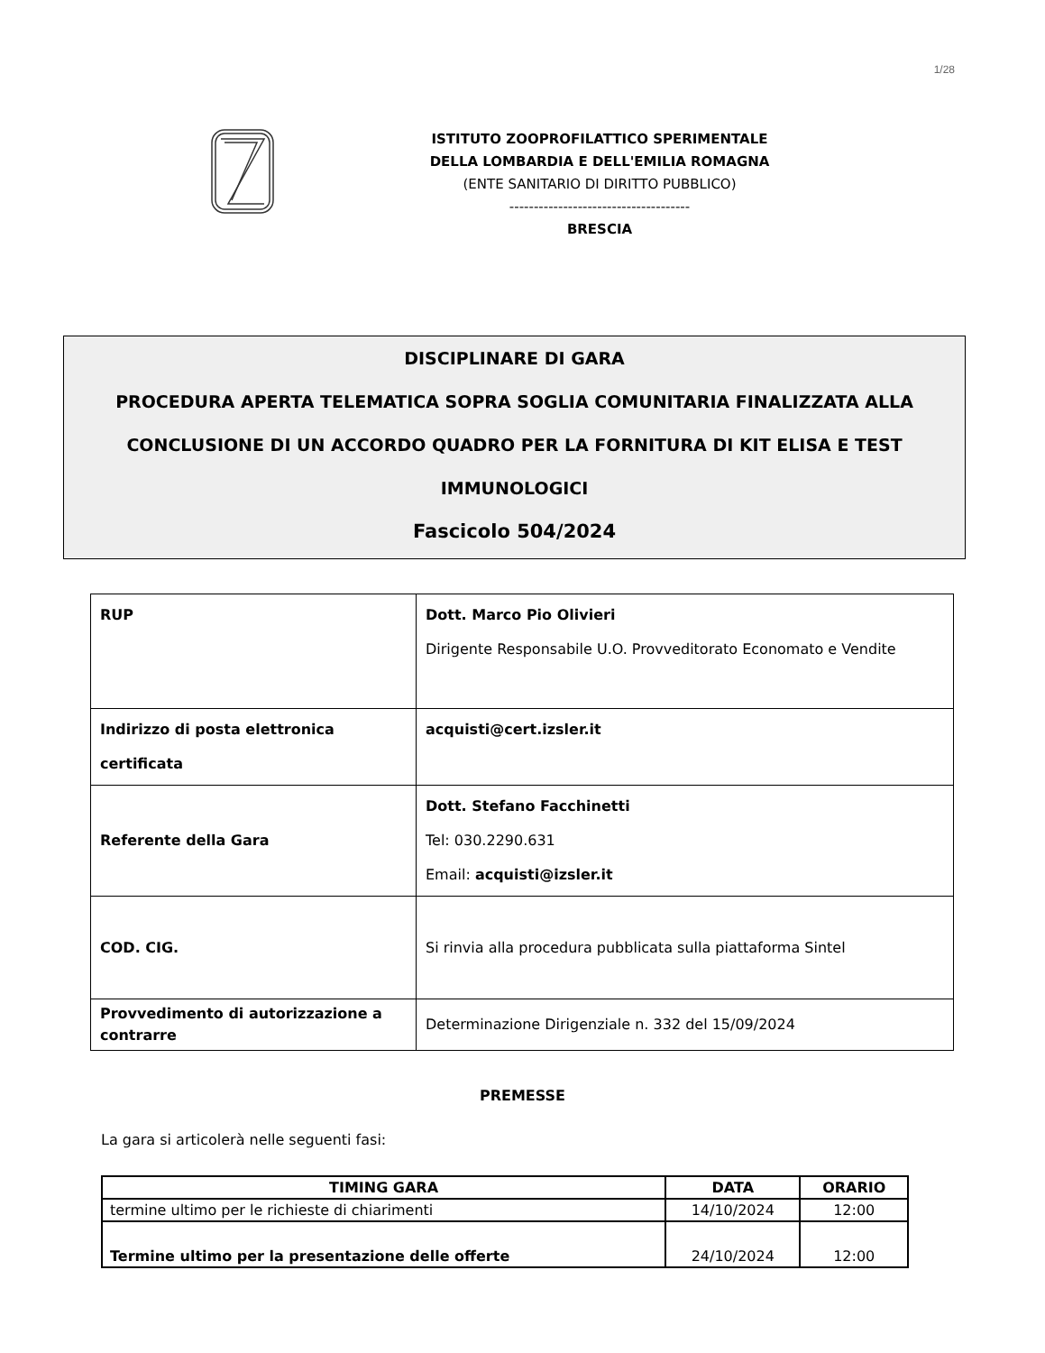1/28
ISTITUTO ZOOPROFILATTICO SPERIMENTALE
DELLA LOMBARDIA E DELL'EMILIA ROMAGNA
(ENTE SANITARIO DI DIRITTO PUBBLICO)
-------------------------------------
BRESCIA
DISCIPLINARE DI GARA
PROCEDURA APERTA TELEMATICA SOPRA SOGLIA COMUNITARIA FINALIZZATA ALLA
CONCLUSIONE DI UN ACCORDO QUADRO PER LA FORNITURA DI KIT ELISA E TEST
IMMUNOLOGICI
Fascicolo 504/2024
| RUP | Dott. Marco Pio Olivieri Dirigente Responsabile U.O. Provveditorato Economato e Vendite |
| Indirizzo di posta elettronica certificata | acquisti@cert.izsler.it |
| Referente della Gara | Dott. Stefano Facchinetti Tel: 030.2290.631 Email: acquisti@izsler.it |
| COD. CIG. | Si rinvia alla procedura pubblicata sulla piattaforma Sintel |
| Provvedimento di autorizzazione a contrarre | Determinazione Dirigenziale n. 332 del 15/09/2024 |
PREMESSE
La gara si articolerà nelle seguenti fasi:
| TIMING GARA | DATA | ORARIO |
| --- | --- | --- |
| termine ultimo per le richieste di chiarimenti | 14/10/2024 | 12:00 |
| Termine ultimo per la presentazione delle offerte | 24/10/2024 | 12:00 |